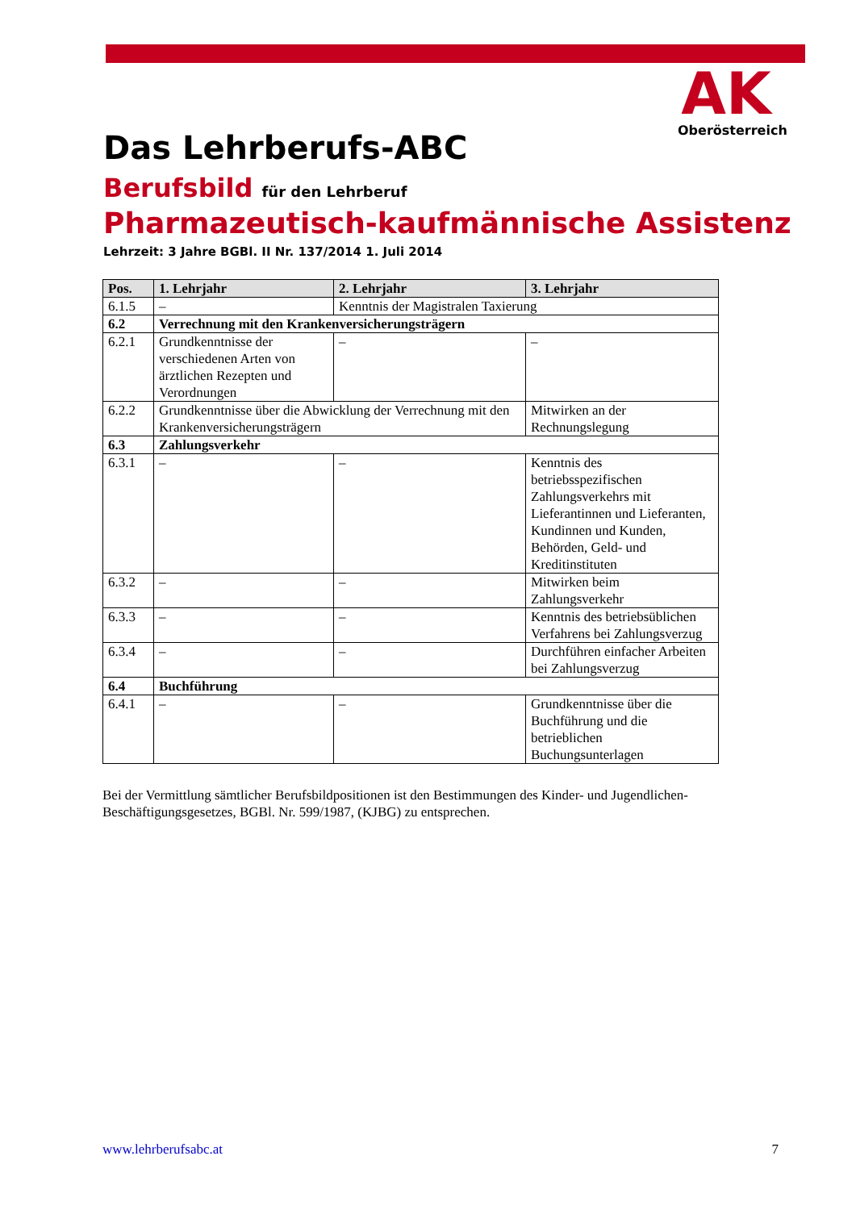AK
Oberösterreich
Das Lehrberufs-ABC
Berufsbild für den Lehrberuf
Pharmazeutisch-kaufmännische Assistenz
Lehrzeit: 3 Jahre BGBl. II Nr. 137/2014 1. Juli 2014
| Pos. | 1. Lehrjahr | 2. Lehrjahr | 3. Lehrjahr |
| --- | --- | --- | --- |
| 6.1.5 | – | Kenntnis der Magistralen Taxierung | |
| 6.2 | Verrechnung mit den Krankenversicherungsträgern | | |
| 6.2.1 | Grundkenntnisse der verschiedenen Arten von ärztlichen Rezepten und Verordnungen | – | – |
| 6.2.2 | Grundkenntnisse über die Abwicklung der Verrechnung mit den Krankenversicherungsträgern | | Mitwirken an der Rechnungslegung |
| 6.3 | Zahlungsverkehr | | |
| 6.3.1 | – | – | Kenntnis des betriebsspezifischen Zahlungsverkehrs mit Lieferantinnen und Lieferanten, Kundinnen und Kunden, Behörden, Geld- und Kreditinstituten |
| 6.3.2 | – | – | Mitwirken beim Zahlungsverkehr |
| 6.3.3 | – | – | Kenntnis des betriebsüblichen Verfahrens bei Zahlungsverzug |
| 6.3.4 | – | – | Durchführen einfacher Arbeiten bei Zahlungsverzug |
| 6.4 | Buchführung | | |
| 6.4.1 | – | – | Grundkenntnisse über die Buchführung und die betrieblichen Buchungsunterlagen |
Bei der Vermittlung sämtlicher Berufsbildpositionen ist den Bestimmungen des Kinder- und Jugendlichen-Beschäftigungsgesetzes, BGBl. Nr. 599/1987, (KJBG) zu entsprechen.
www.lehrberufsabc.at 7